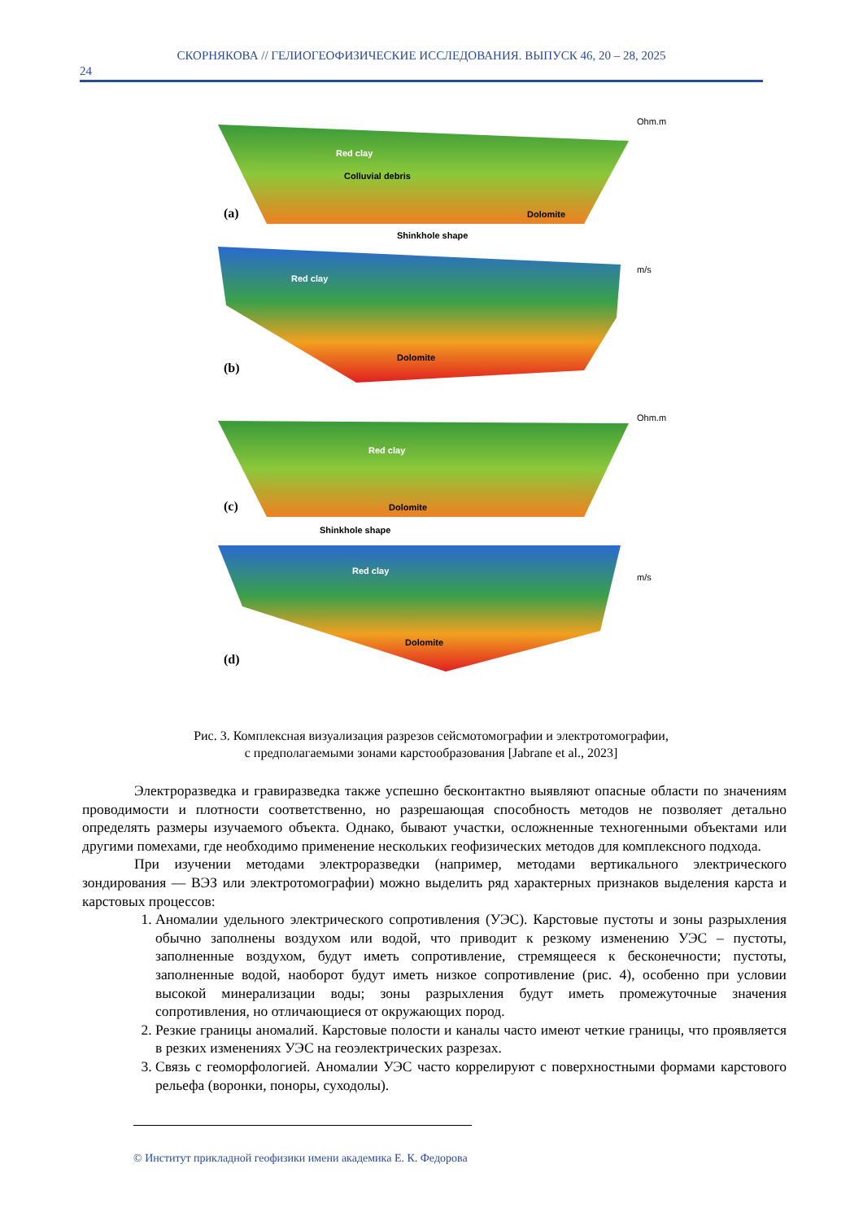СКОРНЯКОВА // ГЕЛИОГЕОФИЗИЧЕСКИЕ ИССЛЕДОВАНИЯ. ВЫПУСК 46, 20 – 28, 2025
24
Red clay
Colluvial debris
Dolomite
(a)
Shinkhole shape
Red clay
Dolomite
(b)
Red clay
Dolomite
(c)
Shinkhole shape
Red clay
Dolomite
(d)
Ohm.m
m/s
Ohm.m
m/s
Рис. 3. Комплексная визуализация разрезов сейсмотомографии и электротомографии,
с предполагаемыми зонами карстообразования [Jabrane et al., 2023]
Электроразведка и гравиразведка также успешно бесконтактно выявляют опасные области по значениям проводимости и плотности соответственно, но разрешающая способность методов не позволяет детально определять размеры изучаемого объекта. Однако, бывают участки, осложненные техногенными объектами или другими помехами, где необходимо применение нескольких геофизических методов для комплексного подхода.
При изучении методами электроразведки (например, методами вертикального электрического зондирования — ВЭЗ или электротомографии) можно выделить ряд характерных признаков выделения карста и карстовых процессов:
1. Аномалии удельного электрического сопротивления (УЭС). Карстовые пустоты и зоны разрыхления обычно заполнены воздухом или водой, что приводит к резкому изменению УЭС – пустоты, заполненные воздухом, будут иметь сопротивление, стремящееся к бесконечности; пустоты, заполненные водой, наоборот будут иметь низкое сопротивление (рис. 4), особенно при условии высокой минерализации воды; зоны разрыхления будут иметь промежуточные значения сопротивления, но отличающиеся от окружающих пород.
2. Резкие границы аномалий. Карстовые полости и каналы часто имеют четкие границы, что проявляется в резких изменениях УЭС на геоэлектрических разрезах.
3. Связь с геоморфологией. Аномалии УЭС часто коррелируют с поверхностными формами карстового рельефа (воронки, поноры, суходолы).
© Институт прикладной геофизики имени академика Е. К. Федорова